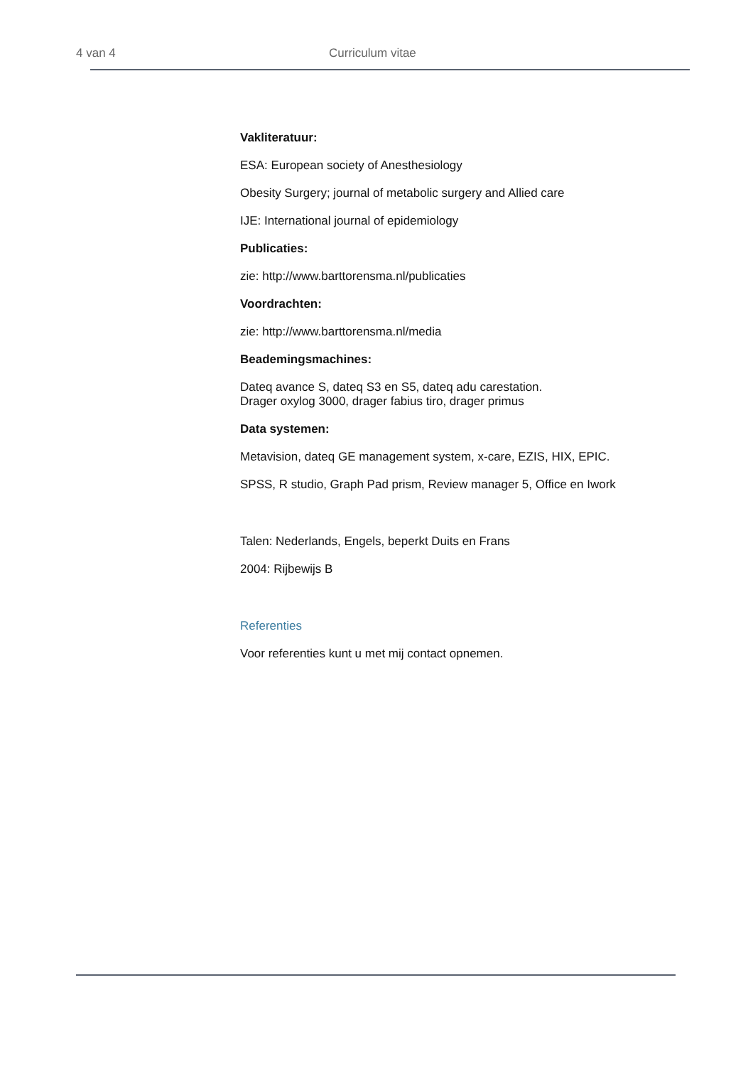4 van 4 Curriculum vitae
Vakliteratuur:
ESA: European society of Anesthesiology
Obesity Surgery; journal of metabolic surgery and Allied care
IJE: International journal of epidemiology
Publicaties:
zie: http://www.barttorensma.nl/publicaties
Voordrachten:
zie: http://www.barttorensma.nl/media
Beademingsmachines:
Dateq avance S, dateq S3 en S5, dateq adu carestation.
Drager oxylog 3000, drager fabius tiro, drager primus
Data systemen:
Metavision, dateq GE management system, x-care, EZIS, HIX, EPIC.
SPSS, R studio, Graph Pad prism, Review manager 5, Office en Iwork
Talen: Nederlands, Engels, beperkt Duits en Frans
2004: Rijbewijs B
Referenties
Voor referenties kunt u met mij contact opnemen.